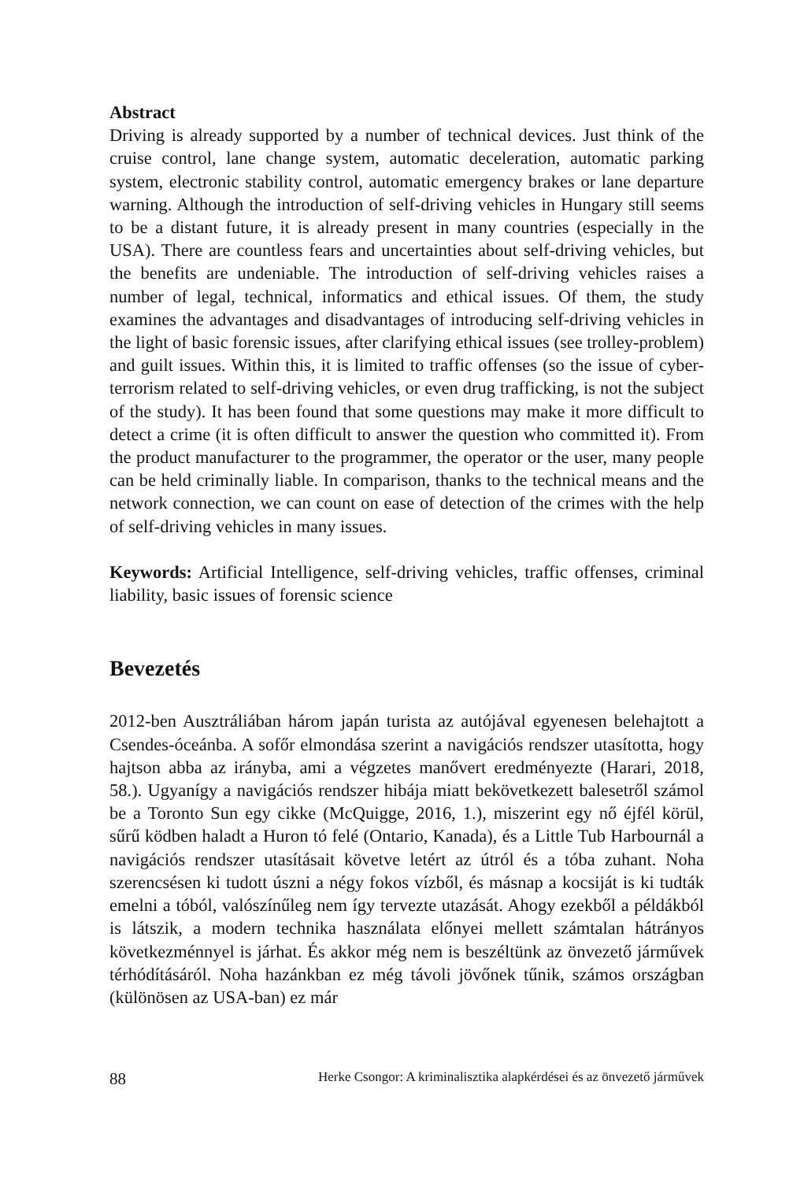Abstract
Driving is already supported by a number of technical devices. Just think of the cruise control, lane change system, automatic deceleration, automatic parking system, electronic stability control, automatic emergency brakes or lane departure warning. Although the introduction of self-driving vehicles in Hungary still seems to be a distant future, it is already present in many countries (especially in the USA). There are countless fears and uncertainties about self-driving vehicles, but the benefits are undeniable. The introduction of self-driving vehicles raises a number of legal, technical, informatics and ethical issues. Of them, the study examines the advantages and disadvantages of introducing self-driving vehicles in the light of basic forensic issues, after clarifying ethical issues (see trolley-problem) and guilt issues. Within this, it is limited to traffic offenses (so the issue of cyber-terrorism related to self-driving vehicles, or even drug trafficking, is not the subject of the study). It has been found that some questions may make it more difficult to detect a crime (it is often difficult to answer the question who committed it). From the product manufacturer to the programmer, the operator or the user, many people can be held criminally liable. In comparison, thanks to the technical means and the network connection, we can count on ease of detection of the crimes with the help of self-driving vehicles in many issues.
Keywords: Artificial Intelligence, self-driving vehicles, traffic offenses, criminal liability, basic issues of forensic science
Bevezetés
2012-ben Ausztráliában három japán turista az autójával egyenesen belehajtott a Csendes-óceánba. A sofőr elmondása szerint a navigációs rendszer utasította, hogy hajtson abba az irányba, ami a végzetes manővert eredményezte (Harari, 2018, 58.). Ugyanígy a navigációs rendszer hibája miatt bekövetkezett balesetről számol be a Toronto Sun egy cikke (McQuigge, 2016, 1.), miszerint egy nő éjfél körül, sűrű ködben haladt a Huron tó felé (Ontario, Kanada), és a Little Tub Harbournál a navigációs rendszer utasításait követve letért az útról és a tóba zuhant. Noha szerencsésen ki tudott úszni a négy fokos vízből, és másnap a kocsiját is ki tudták emelni a tóból, valószínűleg nem így tervezte utazását. Ahogy ezekből a példákból is látszik, a modern technika használata előnyei mellett számtalan hátrányos következménnyel is járhat. És akkor még nem is beszéltünk az önvezető járművek térhódításáról. Noha hazánkban ez még távoli jövőnek tűnik, számos országban (különösen az USA-ban) ez már
88 Herke Csongor: A kriminalisztika alapkérdései és az önvezető járművek